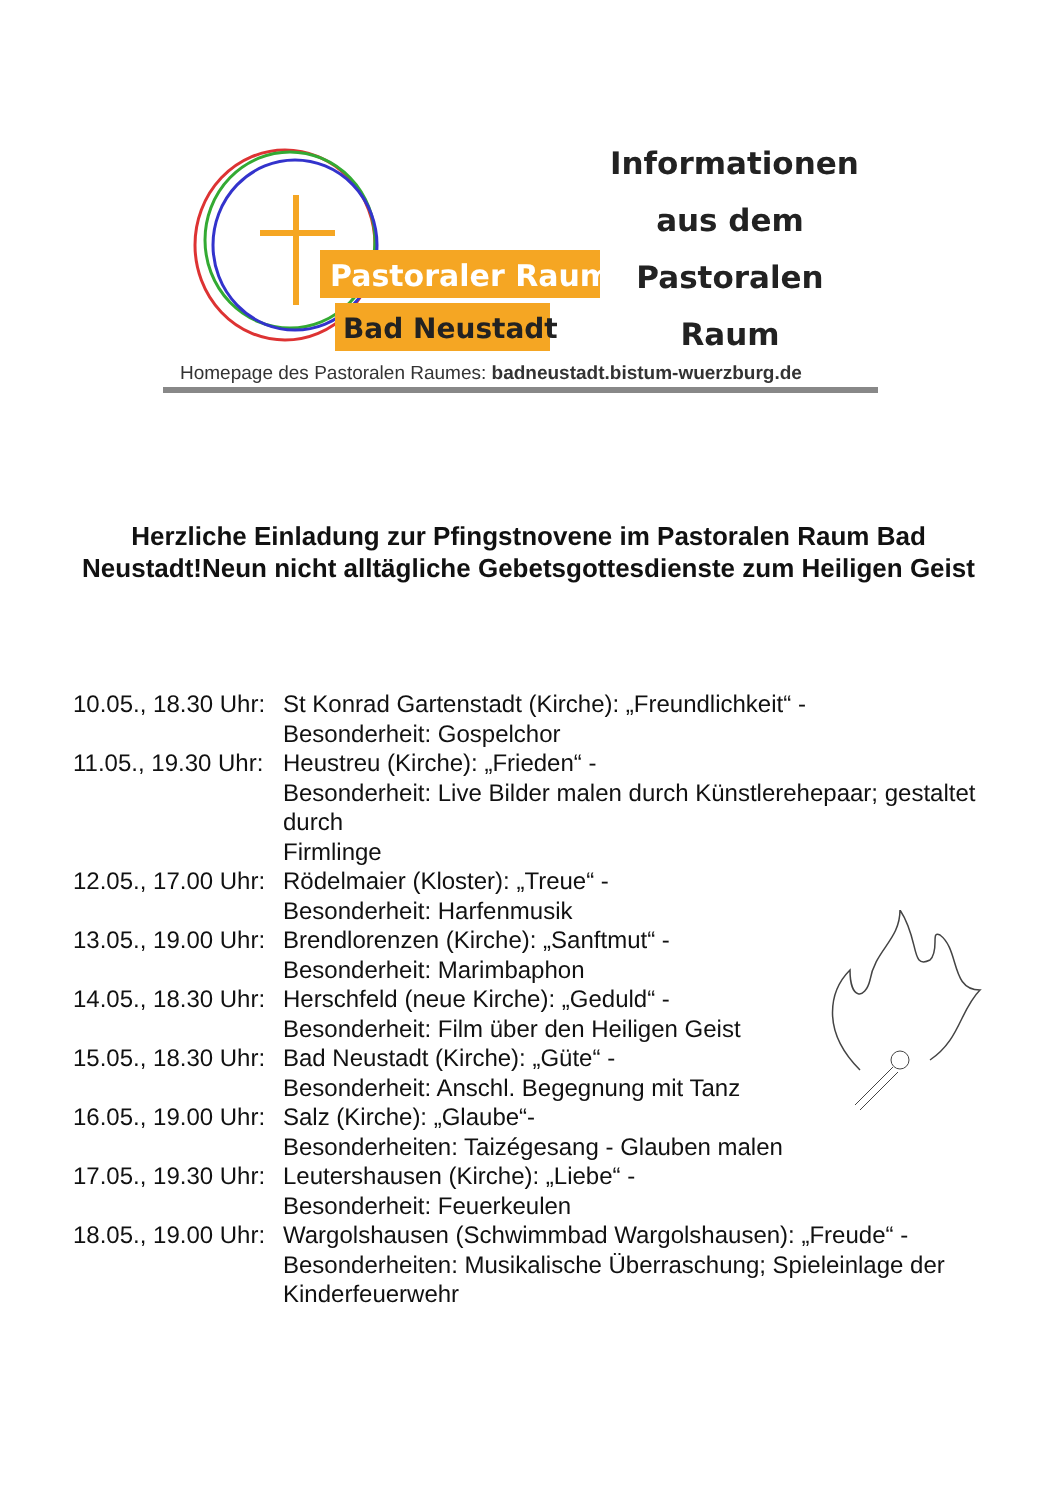Pastoraler Raum
Bad Neustadt
Informationen
aus dem
Pastoralen
Raum
Homepage des Pastoralen Raumes: badneustadt.bistum-wuerzburg.de
Herzliche Einladung zur Pfingstnovene im Pastoralen Raum Bad Neustadt!Neun nicht alltägliche Gebetsgottesdienste zum Heiligen Geist
10.05., 18.30 Uhr: St Konrad Gartenstadt (Kirche): „Freundlichkeit“ -
Besonderheit: Gospelchor
11.05., 19.30 Uhr: Heustreu (Kirche): „Frieden“ -
Besonderheit: Live Bilder malen durch Künstlerehepaar; gestaltet durch
Firmlinge
12.05., 17.00 Uhr: Rödelmaier (Kloster): „Treue“ -
Besonderheit: Harfenmusik
13.05., 19.00 Uhr: Brendlorenzen (Kirche): „Sanftmut“ -
Besonderheit: Marimbaphon
14.05., 18.30 Uhr: Herschfeld (neue Kirche): „Geduld“ -
Besonderheit: Film über den Heiligen Geist
15.05., 18.30 Uhr: Bad Neustadt (Kirche): „Güte“ -
Besonderheit: Anschl. Begegnung mit Tanz
16.05., 19.00 Uhr: Salz (Kirche): „Glaube“-
Besonderheiten: Taizégesang - Glauben malen
17.05., 19.30 Uhr: Leutershausen (Kirche): „Liebe“ -
Besonderheit: Feuerkeulen
18.05., 19.00 Uhr: Wargolshausen (Schwimmbad Wargolshausen): „Freude“ -
Besonderheiten: Musikalische Überraschung; Spieleinlage der Kinderfeuerwehr